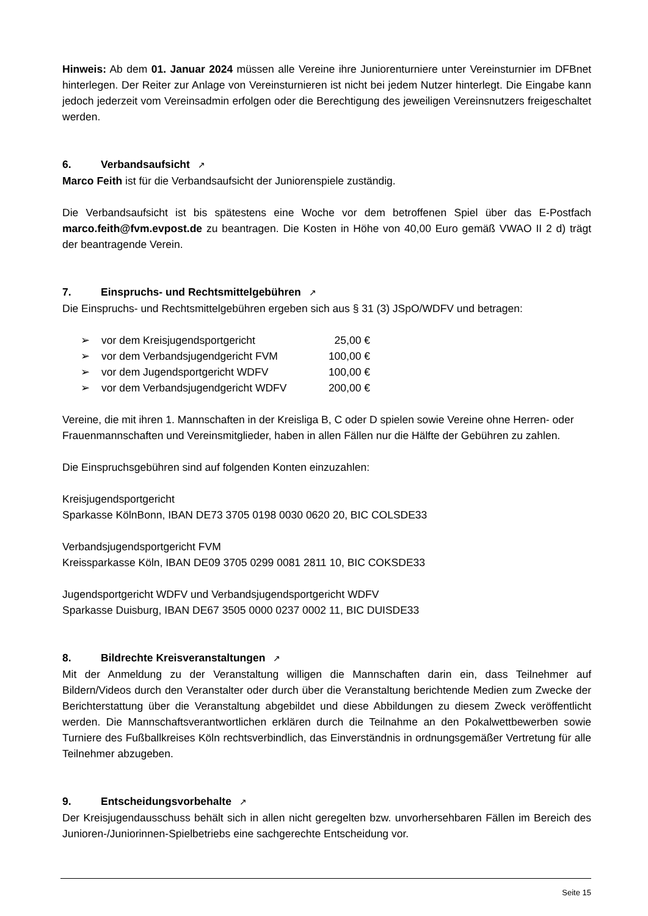Hinweis: Ab dem 01. Januar 2024 müssen alle Vereine ihre Juniorenturniere unter Vereinsturnier im DFBnet hinterlegen. Der Reiter zur Anlage von Vereinsturnieren ist nicht bei jedem Nutzer hinterlegt. Die Eingabe kann jedoch jederzeit vom Vereinsadmin erfolgen oder die Berechtigung des jeweiligen Vereinsnutzers freigeschaltet werden.
6. Verbandsaufsicht ↗
Marco Feith ist für die Verbandsaufsicht der Juniorenspiele zuständig.
Die Verbandsaufsicht ist bis spätestens eine Woche vor dem betroffenen Spiel über das E-Postfach marco.feith@fvm.evpost.de zu beantragen. Die Kosten in Höhe von 40,00 Euro gemäß VWAO II 2 d) trägt der beantragende Verein.
7. Einspruchs- und Rechtsmittelgebühren ↗
Die Einspruchs- und Rechtsmittelgebühren ergeben sich aus § 31 (3) JSpO/WDFV und betragen:
➢ vor dem Kreisjugendsportgericht 25,00 €
➢ vor dem Verbandsjugendgericht FVM 100,00 €
➢ vor dem Jugendsportgericht WDFV 100,00 €
➢ vor dem Verbandsjugendgericht WDFV 200,00 €
Vereine, die mit ihren 1. Mannschaften in der Kreisliga B, C oder D spielen sowie Vereine ohne Herren- oder Frauenmannschaften und Vereinsmitglieder, haben in allen Fällen nur die Hälfte der Gebühren zu zahlen.
Die Einspruchsgebühren sind auf folgenden Konten einzuzahlen:
Kreisjugendsportgericht
Sparkasse KölnBonn, IBAN DE73 3705 0198 0030 0620 20, BIC COLSDE33
Verbandsjugendsportgericht FVM
Kreissparkasse Köln, IBAN DE09 3705 0299 0081 2811 10, BIC COKSDE33
Jugendsportgericht WDFV und Verbandsjugendsportgericht WDFV
Sparkasse Duisburg, IBAN DE67 3505 0000 0237 0002 11, BIC DUISDE33
8. Bildrechte Kreisveranstaltungen ↗
Mit der Anmeldung zu der Veranstaltung willigen die Mannschaften darin ein, dass Teilnehmer auf Bildern/Videos durch den Veranstalter oder durch über die Veranstaltung berichtende Medien zum Zwecke der Berichterstattung über die Veranstaltung abgebildet und diese Abbildungen zu diesem Zweck veröffentlicht werden. Die Mannschaftsverantwortlichen erklären durch die Teilnahme an den Pokalwettbewerben sowie Turniere des Fußballkreises Köln rechtsverbindlich, das Einverständnis in ordnungsgemäßer Vertretung für alle Teilnehmer abzugeben.
9. Entscheidungsvorbehalte ↗
Der Kreisjugendausschuss behält sich in allen nicht geregelten bzw. unvorhersehbaren Fällen im Bereich des Junioren-/Juniorinnen-Spielbetriebs eine sachgerechte Entscheidung vor.
Seite 15